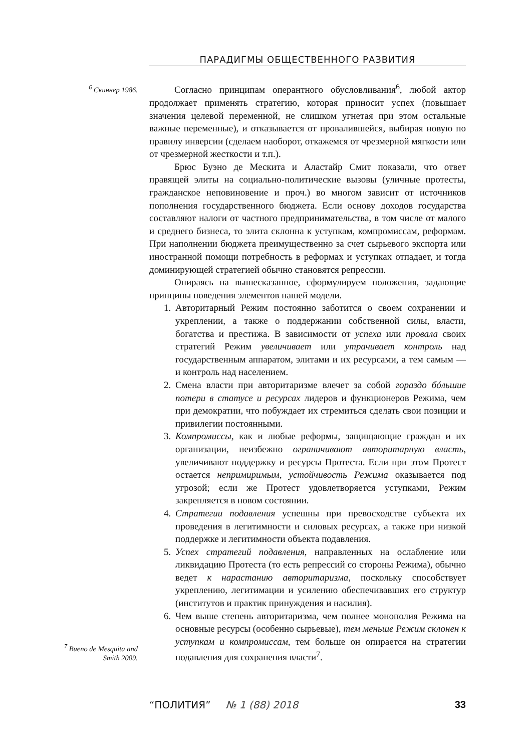ПАРАДИГМЫ ОБЩЕСТВЕННОГО РАЗВИТИЯ
<sup>6</sup> Скиннер 1986.
Согласно принципам оперантного обусловливания<sup>6</sup>, любой актор продолжает применять стратегию, которая приносит успех (повышает значения целевой переменной, не слишком угнетая при этом остальные важные переменные), и отказывается от провалившейся, выбирая новую по правилу инверсии (сделаем наоборот, откажемся от чрезмерной мягкости или от чрезмерной жесткости и т.п.).
Брюс Буэно де Мескита и Аластайр Смит показали, что ответ правящей элиты на социально-политические вызовы (уличные протесты, гражданское неповиновение и проч.) во многом зависит от источников пополнения государственного бюджета. Если основу доходов государства составляют налоги от частного предпринимательства, в том числе от малого и среднего бизнеса, то элита склонна к уступкам, компромиссам, реформам. При наполнении бюджета преимущественно за счет сырьевого экспорта или иностранной помощи потребность в реформах и уступках отпадает, и тогда доминирующей стратегией обычно становятся репрессии.
Опираясь на вышесказанное, сформулируем положения, задающие принципы поведения элементов нашей модели.
1. Авторитарный Режим постоянно заботится о своем сохранении и укреплении, а также о поддержании собственной силы, власти, богатства и престижа. В зависимости от успеха или провала своих стратегий Режим увеличивает или утрачивает контроль над государственным аппаратом, элитами и их ресурсами, а тем самым — и контроль над населением.
2. Смена власти при авторитаризме влечет за собой гораздо бóльшие потери в статусе и ресурсах лидеров и функционеров Режима, чем при демократии, что побуждает их стремиться сделать свои позиции и привилегии постоянными.
3. Компромиссы, как и любые реформы, защищающие граждан и их организации, неизбежно ограничивают авторитарную власть, увеличивают поддержку и ресурсы Протеста. Если при этом Протест остается непримиримым, устойчивость Режима оказывается под угрозой; если же Протест удовлетворяется уступками, Режим закрепляется в новом состоянии.
4. Стратегии подавления успешны при превосходстве субъекта их проведения в легитимности и силовых ресурсах, а также при низкой поддержке и легитимности объекта подавления.
5. Успех стратегий подавления, направленных на ослабление или ликвидацию Протеста (то есть репрессий со стороны Режима), обычно ведет к нарастанию авторитаризма, поскольку способствует укреплению, легитимации и усилению обеспечивавших его структур (институтов и практик принуждения и насилия).
6. Чем выше степень авторитаризма, чем полнее монополия Режима на основные ресурсы (особенно сырьевые), тем меньше Режим склонен к уступкам и компромиссам, тем больше он опирается на стратегии подавления для сохранения власти<sup>7</sup>.
<sup>7</sup> Bueno de Mesquita and Smith 2009.
“ПОЛИТИЯ” № 1 (88) 2018 33